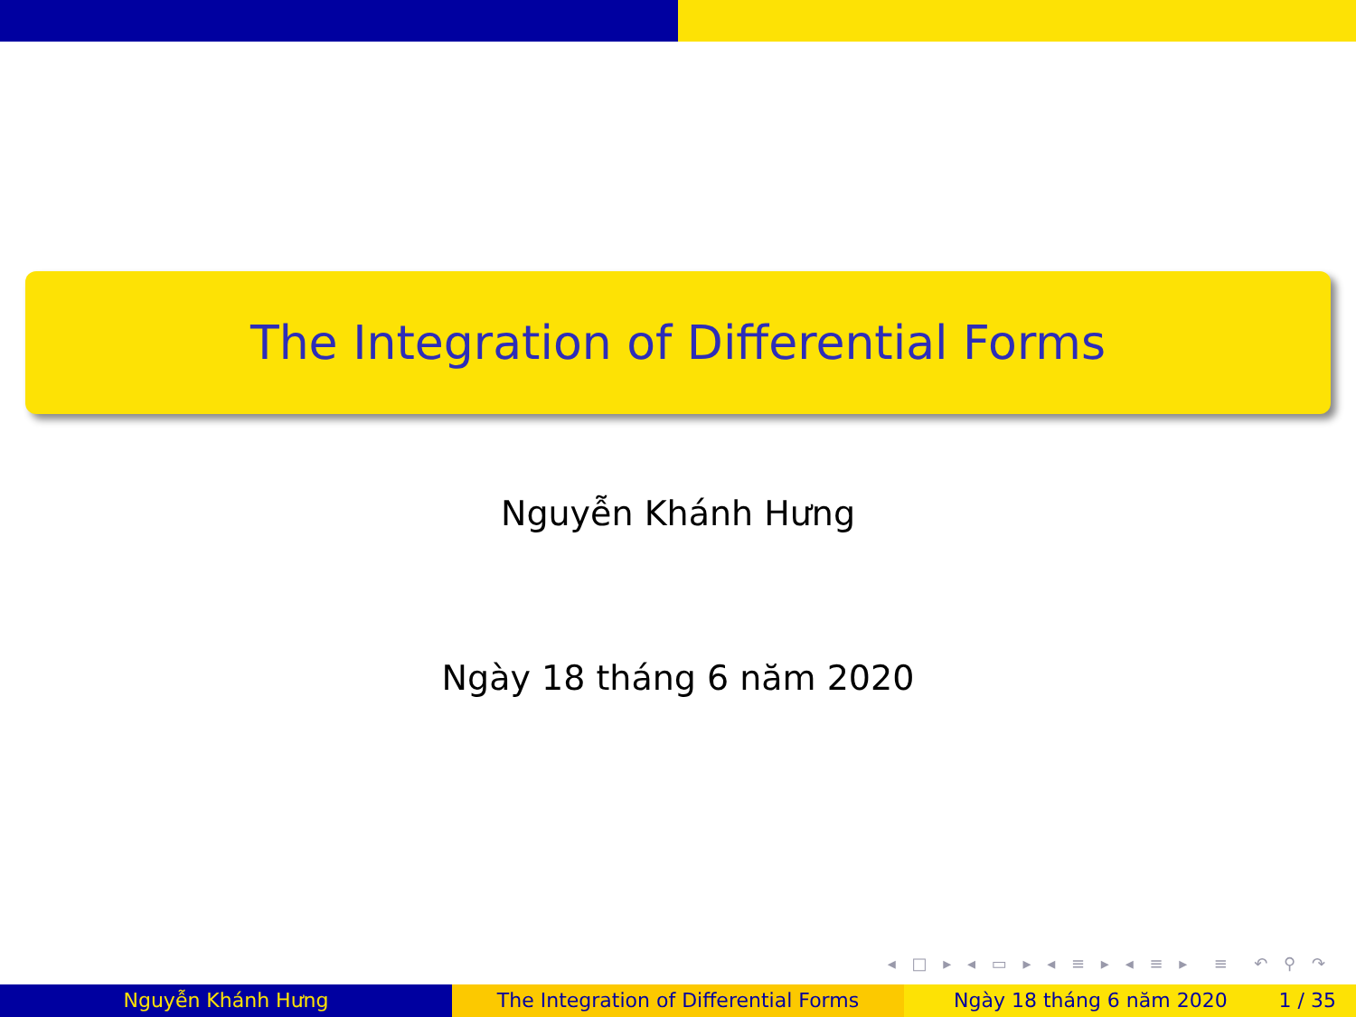The Integration of Differential Forms
Nguyễn Khánh Hưng
Ngày 18 tháng 6 năm 2020
◂ □ ▸ ◂ ▭ ▸ ◂ ≡ ▸ ◂ ≡ ▸ ≡ ↶ ⚲ ↷
Nguyễn Khánh Hưng The Integration of Differential Forms Ngày 18 tháng 6 năm 2020 1 / 35